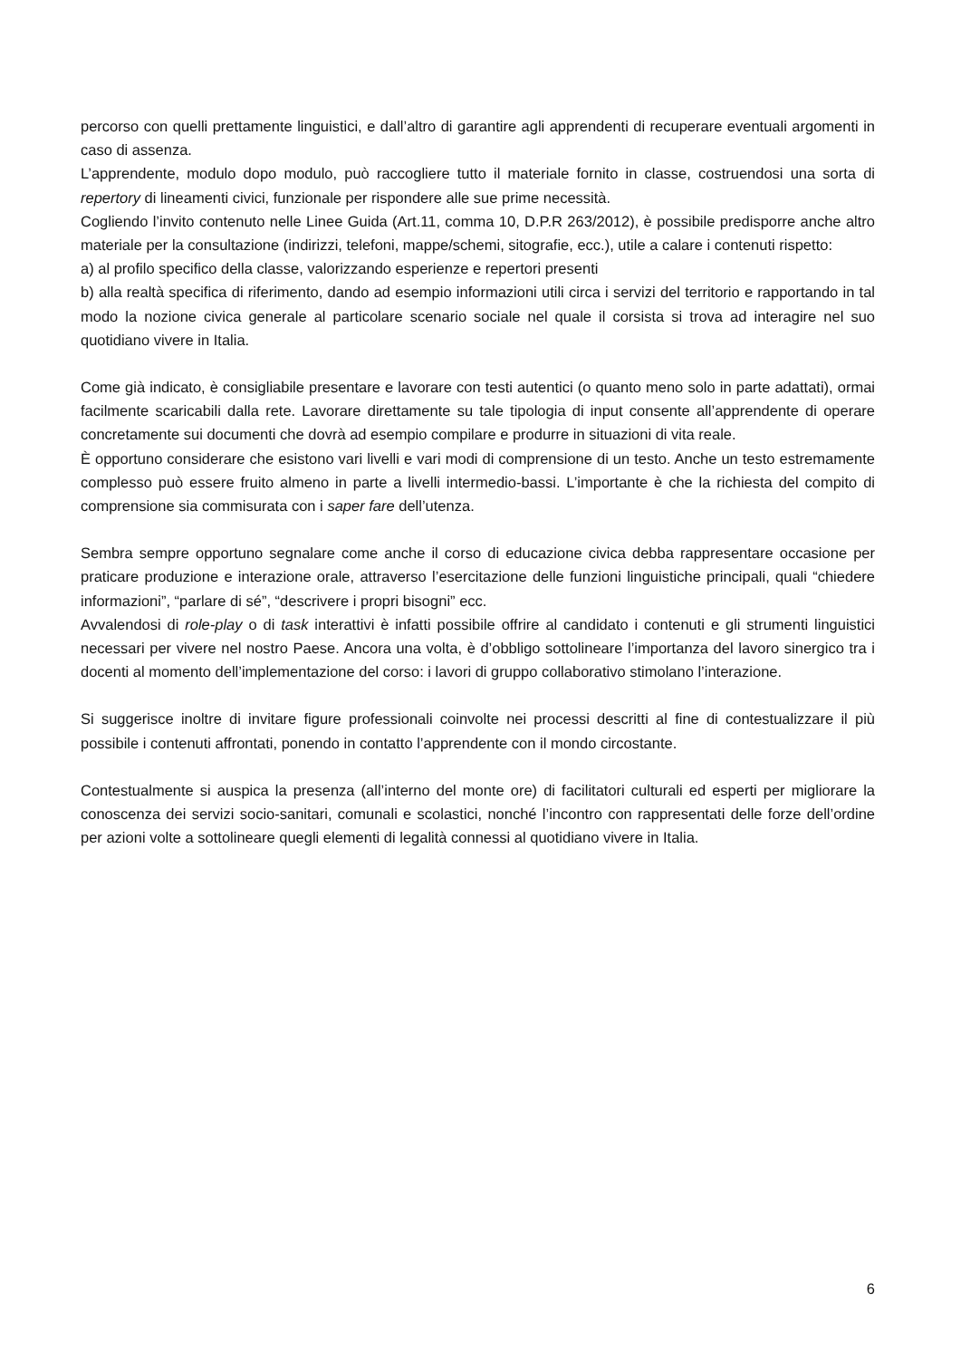percorso con quelli prettamente linguistici, e dall’altro di garantire agli apprendenti di recuperare eventuali argomenti in caso di assenza.
L’apprendente, modulo dopo modulo, può raccogliere tutto il materiale fornito in classe, costruendosi una sorta di repertory di lineamenti civici, funzionale per rispondere alle sue prime necessità.
Cogliendo l’invito contenuto nelle Linee Guida (Art.11, comma 10, D.P.R 263/2012), è possibile predisporre anche altro materiale per la consultazione (indirizzi, telefoni, mappe/schemi, sitografie, ecc.), utile a calare i contenuti rispetto:
a) al profilo specifico della classe, valorizzando esperienze e repertori presenti
b) alla realtà specifica di riferimento, dando ad esempio informazioni utili circa i servizi del territorio e rapportando in tal modo la nozione civica generale al particolare scenario sociale nel quale il corsista si trova ad interagire nel suo quotidiano vivere in Italia.
Come già indicato, è consigliabile presentare e lavorare con testi autentici (o quanto meno solo in parte adattati), ormai facilmente scaricabili dalla rete. Lavorare direttamente su tale tipologia di input consente all’apprendente di operare concretamente sui documenti che dovrà ad esempio compilare e produrre in situazioni di vita reale.
È opportuno considerare che esistono vari livelli e vari modi di comprensione di un testo. Anche un testo estremamente complesso può essere fruito almeno in parte a livelli intermedio-bassi. L’importante è che la richiesta del compito di comprensione sia commisurata con i saper fare dell’utenza.
Sembra sempre opportuno segnalare come anche il corso di educazione civica debba rappresentare occasione per praticare produzione e interazione orale, attraverso l’esercitazione delle funzioni linguistiche principali, quali “chiedere informazioni”, “parlare di sé”, “descrivere i propri bisogni” ecc.
Avvalendosi di role-play o di task interattivi è infatti possibile offrire al candidato i contenuti e gli strumenti linguistici necessari per vivere nel nostro Paese. Ancora una volta, è d’obbligo sottolineare l’importanza del lavoro sinergico tra i docenti al momento dell’implementazione del corso: i lavori di gruppo collaborativo stimolano l’interazione.
Si suggerisce inoltre di invitare figure professionali coinvolte nei processi descritti al fine di contestualizzare il più possibile i contenuti affrontati, ponendo in contatto l’apprendente con il mondo circostante.
Contestualmente si auspica la presenza (all’interno del monte ore) di facilitatori culturali ed esperti per migliorare la conoscenza dei servizi socio-sanitari, comunali e scolastici, nonché l’incontro con rappresentati delle forze dell’ordine per azioni volte a sottolineare quegli elementi di legalità connessi al quotidiano vivere in Italia.
6